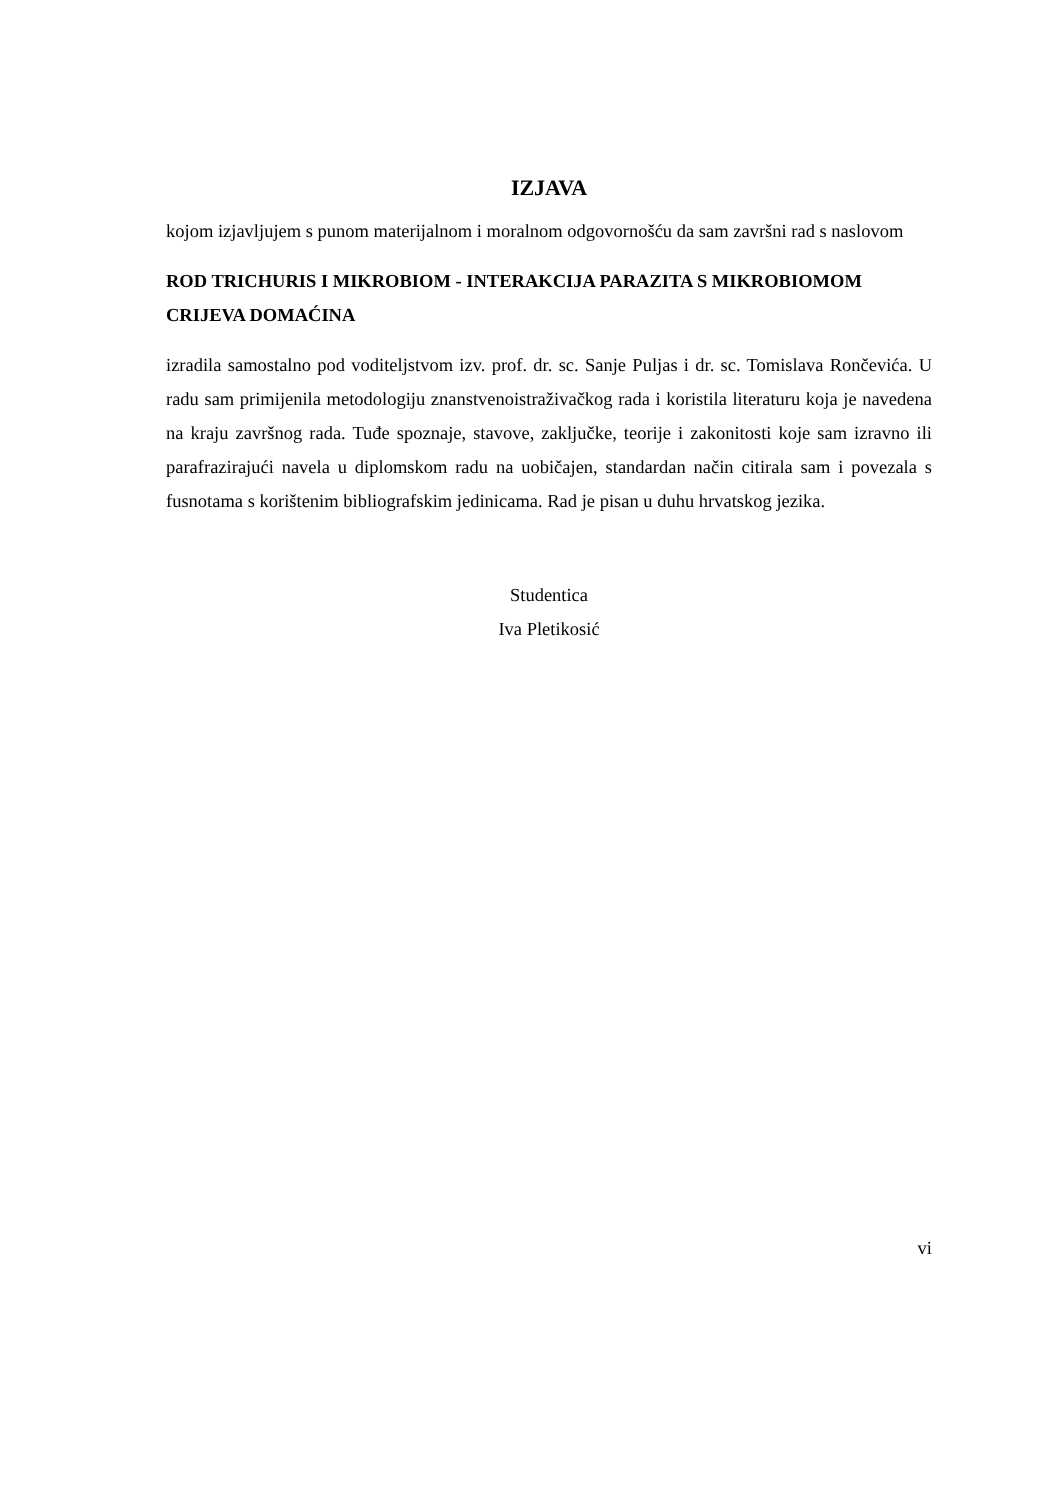IZJAVA
kojom izjavljujem s punom materijalnom i moralnom odgovornošću da sam završni rad s naslovom
ROD TRICHURIS I MIKROBIOM - INTERAKCIJA PARAZITA S MIKROBIOMOM CRIJEVA DOMAĆINA
izradila samostalno pod voditeljstvom izv. prof. dr. sc. Sanje Puljas i dr. sc. Tomislava Rončevića. U radu sam primijenila metodologiju znanstvenoistraživačkog rada i koristila literaturu koja je navedena na kraju završnog rada. Tuđe spoznaje, stavove, zaključke, teorije i zakonitosti koje sam izravno ili parafrazirajući navela u diplomskom radu na uobičajen, standardan način citirala sam i povezala s fusnotama s korištenim bibliografskim jedinicama. Rad je pisan u duhu hrvatskog jezika.
Studentica
Iva Pletikosić
vi